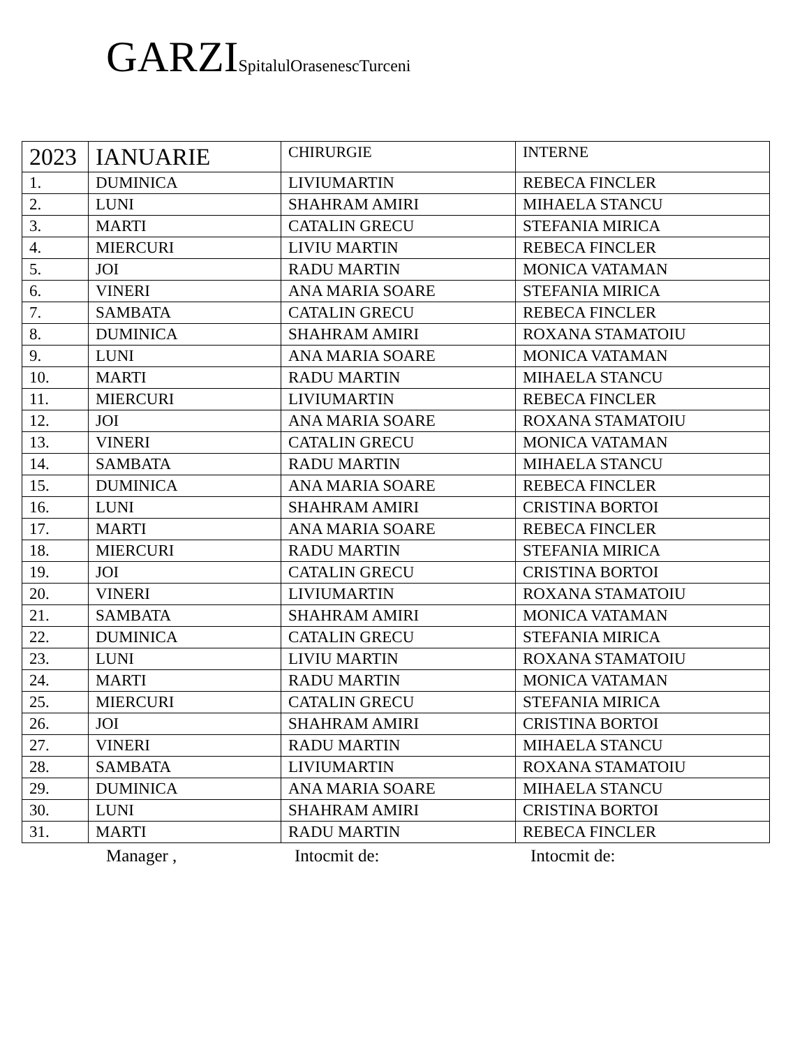GARZISpitalulOrasenescTurceni
| 2023 | IANUARIE | CHIRURGIE | INTERNE |
| --- | --- | --- | --- |
| 1. | DUMINICA | LIVIUMARTIN | REBECA FINCLER |
| 2. | LUNI | SHAHRAM AMIRI | MIHAELA STANCU |
| 3. | MARTI | CATALIN GRECU | STEFANIA MIRICA |
| 4. | MIERCURI | LIVIU MARTIN | REBECA FINCLER |
| 5. | JOI | RADU MARTIN | MONICA VATAMAN |
| 6. | VINERI | ANA MARIA SOARE | STEFANIA MIRICA |
| 7. | SAMBATA | CATALIN GRECU | REBECA FINCLER |
| 8. | DUMINICA | SHAHRAM AMIRI | ROXANA STAMATOIU |
| 9. | LUNI | ANA MARIA SOARE | MONICA VATAMAN |
| 10. | MARTI | RADU MARTIN | MIHAELA STANCU |
| 11. | MIERCURI | LIVIUMARTIN | REBECA FINCLER |
| 12. | JOI | ANA MARIA SOARE | ROXANA STAMATOIU |
| 13. | VINERI | CATALIN GRECU | MONICA VATAMAN |
| 14. | SAMBATA | RADU MARTIN | MIHAELA STANCU |
| 15. | DUMINICA | ANA MARIA SOARE | REBECA FINCLER |
| 16. | LUNI | SHAHRAM AMIRI | CRISTINA BORTOI |
| 17. | MARTI | ANA MARIA SOARE | REBECA FINCLER |
| 18. | MIERCURI | RADU MARTIN | STEFANIA MIRICA |
| 19. | JOI | CATALIN GRECU | CRISTINA BORTOI |
| 20. | VINERI | LIVIUMARTIN | ROXANA STAMATOIU |
| 21. | SAMBATA | SHAHRAM AMIRI | MONICA VATAMAN |
| 22. | DUMINICA | CATALIN GRECU | STEFANIA MIRICA |
| 23. | LUNI | LIVIU MARTIN | ROXANA STAMATOIU |
| 24. | MARTI | RADU MARTIN | MONICA VATAMAN |
| 25. | MIERCURI | CATALIN GRECU | STEFANIA MIRICA |
| 26. | JOI | SHAHRAM AMIRI | CRISTINA BORTOI |
| 27. | VINERI | RADU MARTIN | MIHAELA STANCU |
| 28. | SAMBATA | LIVIUMARTIN | ROXANA STAMATOIU |
| 29. | DUMINICA | ANA MARIA SOARE | MIHAELA STANCU |
| 30. | LUNI | SHAHRAM AMIRI | CRISTINA BORTOI |
| 31. | MARTI | RADU MARTIN | REBECA FINCLER |
Manager , Intocmit de: Intocmit de: